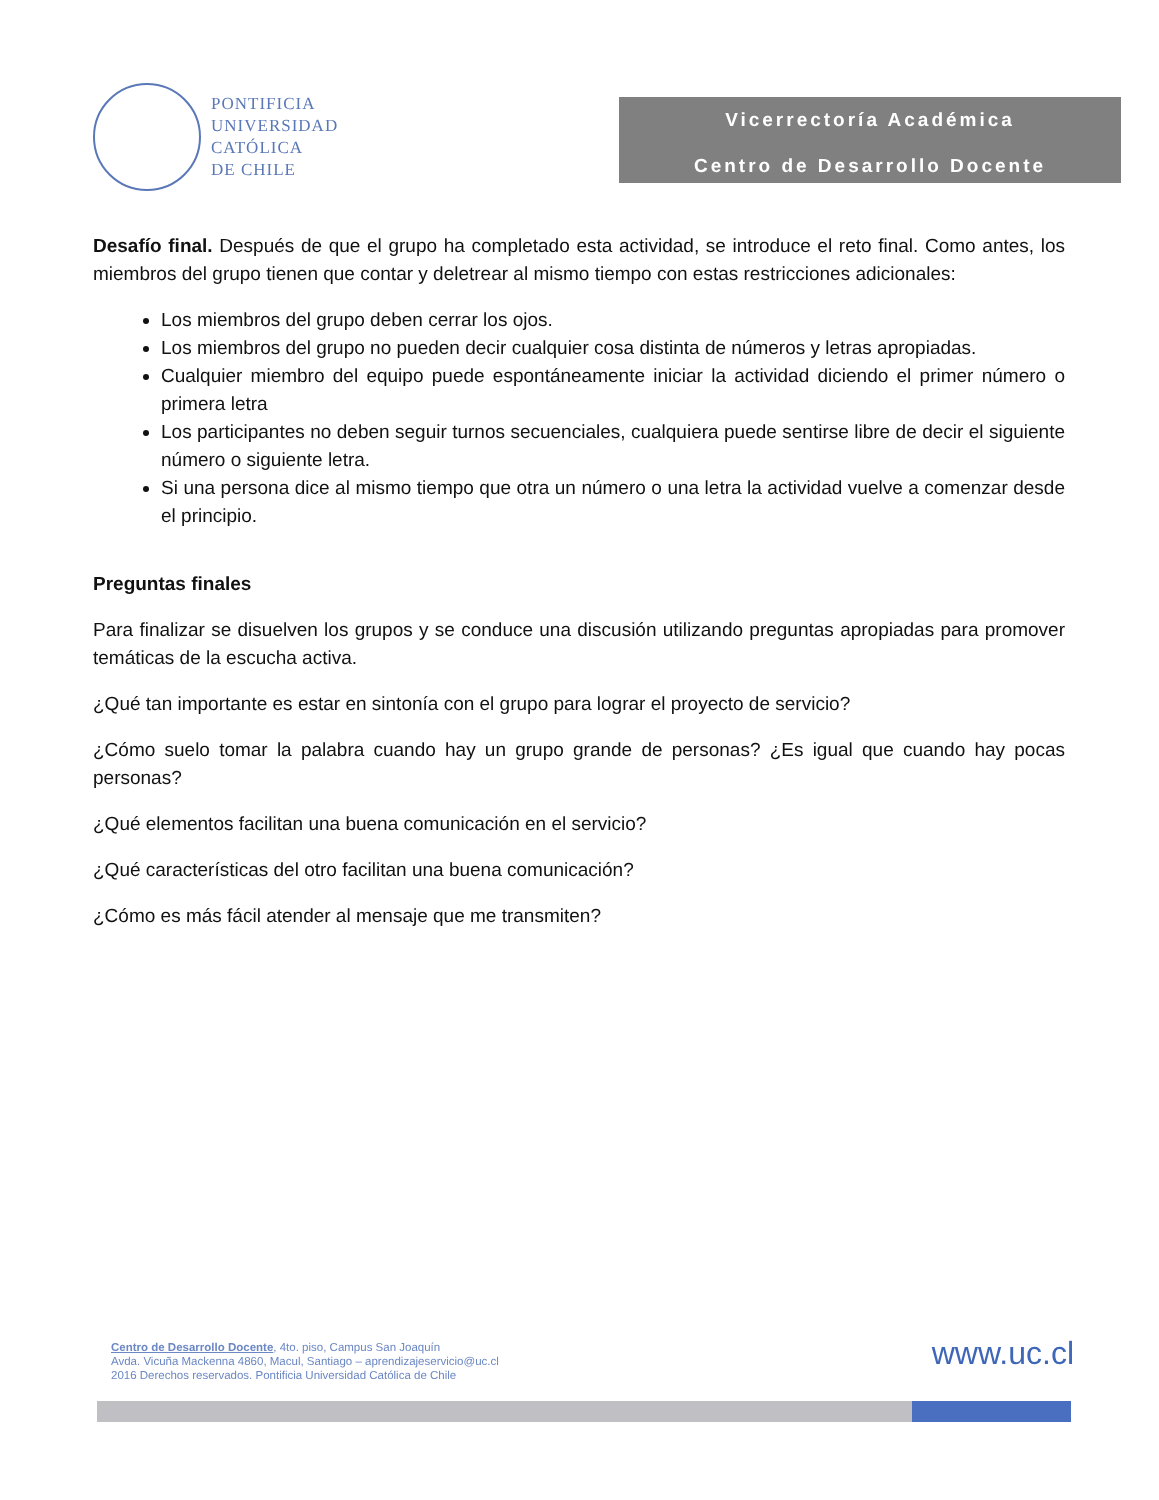PONTIFICIA
UNIVERSIDAD
CATÓLICA
DE CHILE
Vicerrectoría Académica
Centro de Desarrollo Docente
Desafío final. Después de que el grupo ha completado esta actividad, se introduce el reto final. Como antes, los miembros del grupo tienen que contar y deletrear al mismo tiempo con estas restricciones adicionales:
Los miembros del grupo deben cerrar los ojos.
Los miembros del grupo no pueden decir cualquier cosa distinta de números y letras apropiadas.
Cualquier miembro del equipo puede espontáneamente iniciar la actividad diciendo el primer número o primera letra
Los participantes no deben seguir turnos secuenciales, cualquiera puede sentirse libre de decir el siguiente número o siguiente letra.
Si una persona dice al mismo tiempo que otra un número o una letra la actividad vuelve a comenzar desde el principio.
Preguntas finales
Para finalizar se disuelven los grupos y se conduce una discusión utilizando preguntas apropiadas para promover temáticas de la escucha activa.
¿Qué tan importante es estar en sintonía con el grupo para lograr el proyecto de servicio?
¿Cómo suelo tomar la palabra cuando hay un grupo grande de personas? ¿Es igual que cuando hay pocas personas?
¿Qué elementos facilitan una buena comunicación en el servicio?
¿Qué características del otro facilitan una buena comunicación?
¿Cómo es más fácil atender al mensaje que me transmiten?
Centro de Desarrollo Docente, 4to. piso, Campus San Joaquín
Avda. Vicuña Mackenna 4860, Macul, Santiago – aprendizajeservicio@uc.cl
2016 Derechos reservados. Pontificia Universidad Católica de Chile
www.uc.cl